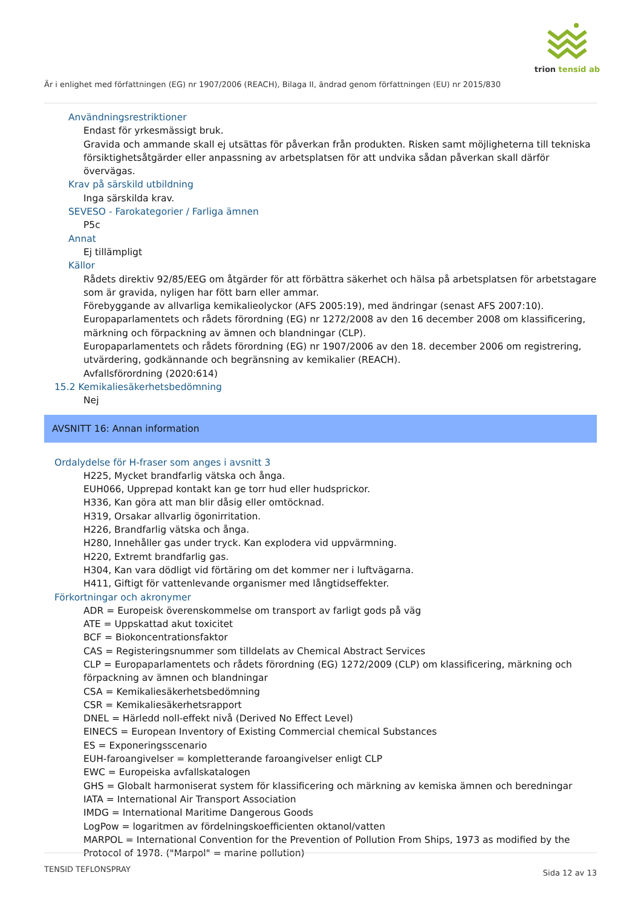trion tensid ab
Är i enlighet med författningen (EG) nr 1907/2006 (REACH), Bilaga II, ändrad genom författningen (EU) nr 2015/830
Användningsrestriktioner
Endast för yrkesmässigt bruk.
Gravida och ammande skall ej utsättas för påverkan från produkten. Risken samt möjligheterna till tekniska försiktighetsåtgärder eller anpassning av arbetsplatsen för att undvika sådan påverkan skall därför övervägas.
Krav på särskild utbildning
Inga särskilda krav.
SEVESO - Farokategorier / Farliga ämnen
P5c
Annat
Ej tillämpligt
Källor
Rådets direktiv 92/85/EEG om åtgärder för att förbättra säkerhet och hälsa på arbetsplatsen för arbetstagare som är gravida, nyligen har fött barn eller ammar.
Förebyggande av allvarliga kemikalieolyckor (AFS 2005:19), med ändringar (senast AFS 2007:10).
Europaparlamentets och rådets förordning (EG) nr 1272/2008 av den 16 december 2008 om klassificering, märkning och förpackning av ämnen och blandningar (CLP).
Europaparlamentets och rådets förordning (EG) nr 1907/2006 av den 18. december 2006 om registrering, utvärdering, godkännande och begränsning av kemikalier (REACH).
Avfallsförordning (2020:614)
15.2 Kemikaliesäkerhetsbedömning
Nej
AVSNITT 16: Annan information
Ordalydelse för H-fraser som anges i avsnitt 3
H225, Mycket brandfarlig vätska och ånga.
EUH066, Upprepad kontakt kan ge torr hud eller hudsprickor.
H336, Kan göra att man blir dåsig eller omtöcknad.
H319, Orsakar allvarlig ögonirritation.
H226, Brandfarlig vätska och ånga.
H280, Innehåller gas under tryck. Kan explodera vid uppvärmning.
H220, Extremt brandfarlig gas.
H304, Kan vara dödligt vid förtäring om det kommer ner i luftvägarna.
H411, Giftigt för vattenlevande organismer med långtidseffekter.
Förkortningar och akronymer
ADR = Europeisk överenskommelse om transport av farligt gods på väg
ATE = Uppskattad akut toxicitet
BCF = Biokoncentrationsfaktor
CAS = Registeringsnummer som tilldelats av Chemical Abstract Services
CLP = Europaparlamentets och rådets förordning (EG) 1272/2009 (CLP) om klassificering, märkning och förpackning av ämnen och blandningar
CSA = Kemikaliesäkerhetsbedömning
CSR = Kemikaliesäkerhetsrapport
DNEL = Härledd noll-effekt nivå (Derived No Effect Level)
EINECS = European Inventory of Existing Commercial chemical Substances
ES = Exponeringsscenario
EUH-faroangivelser = kompletterande faroangivelser enligt CLP
EWC = Europeiska avfallskatalogen
GHS = Globalt harmoniserat system för klassificering och märkning av kemiska ämnen och beredningar
IATA = International Air Transport Association
IMDG = International Maritime Dangerous Goods
LogPow = logaritmen av fördelningskoefficienten oktanol/vatten
MARPOL = International Convention for the Prevention of Pollution From Ships, 1973 as modified by the Protocol of 1978. ("Marpol" = marine pollution)
TENSID TEFLONSPRAY Sida 12 av 13